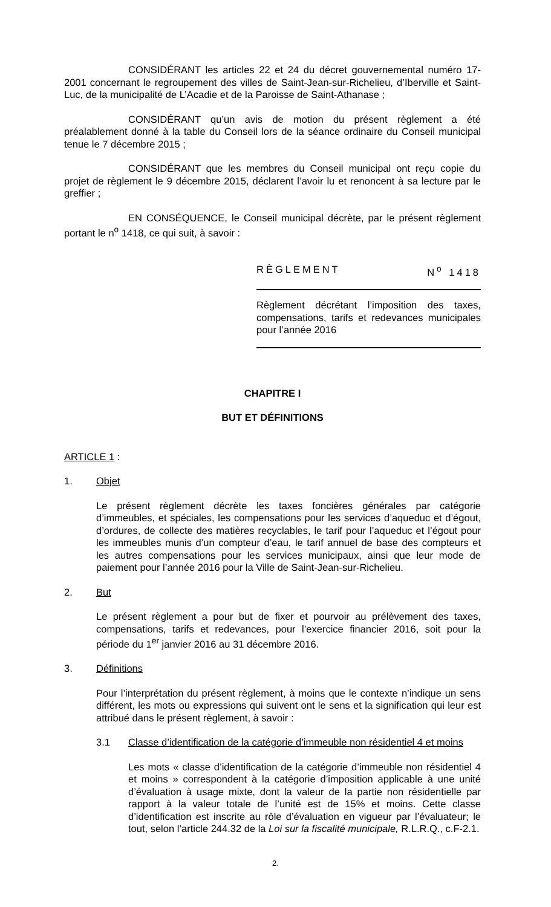CONSIDÉRANT les articles 22 et 24 du décret gouvernemental numéro 17-2001 concernant le regroupement des villes de Saint-Jean-sur-Richelieu, d’Iberville et Saint-Luc, de la municipalité de L’Acadie et de la Paroisse de Saint-Athanase ;
CONSIDÉRANT qu’un avis de motion du présent règlement a été préalablement donné à la table du Conseil lors de la séance ordinaire du Conseil municipal tenue le 7 décembre 2015 ;
CONSIDÉRANT que les membres du Conseil municipal ont reçu copie du projet de règlement le 9 décembre 2015, déclarent l’avoir lu et renoncent à sa lecture par le greffier ;
EN CONSÉQUENCE, le Conseil municipal décrète, par le présent règlement portant le n<sup>o</sup> 1418, ce qui suit, à savoir :
RÈGLEMENT N<sup>o</sup> 1418
Règlement décrétant l’imposition des taxes, compensations, tarifs et redevances municipales pour l’année 2016
CHAPITRE I
BUT ET DÉFINITIONS
ARTICLE 1 :
1. Objet
Le présent règlement décrète les taxes foncières générales par catégorie d’immeubles, et spéciales, les compensations pour les services d’aqueduc et d’égout, d’ordures, de collecte des matières recyclables, le tarif pour l’aqueduc et l’égout pour les immeubles munis d’un compteur d’eau, le tarif annuel de base des compteurs et les autres compensations pour les services municipaux, ainsi que leur mode de paiement pour l’année 2016 pour la Ville de Saint-Jean-sur-Richelieu.
2. But
Le présent règlement a pour but de fixer et pourvoir au prélèvement des taxes, compensations, tarifs et redevances, pour l’exercice financier 2016, soit pour la période du 1<sup>er</sup> janvier 2016 au 31 décembre 2016.
3. Définitions
Pour l’interprétation du présent règlement, à moins que le contexte n’indique un sens différent, les mots ou expressions qui suivent ont le sens et la signification qui leur est attribué dans le présent règlement, à savoir :
3.1 Classe d’identification de la catégorie d’immeuble non résidentiel 4 et moins
Les mots « classe d’identification de la catégorie d’immeuble non résidentiel 4 et moins » correspondent à la catégorie d’imposition applicable à une unité d’évaluation à usage mixte, dont la valeur de la partie non résidentielle par rapport à la valeur totale de l’unité est de 15% et moins. Cette classe d’identification est inscrite au rôle d’évaluation en vigueur par l’évaluateur; le tout, selon l’article 244.32 de la Loi sur la fiscalité municipale, R.L.R.Q., c.F-2.1.
2.